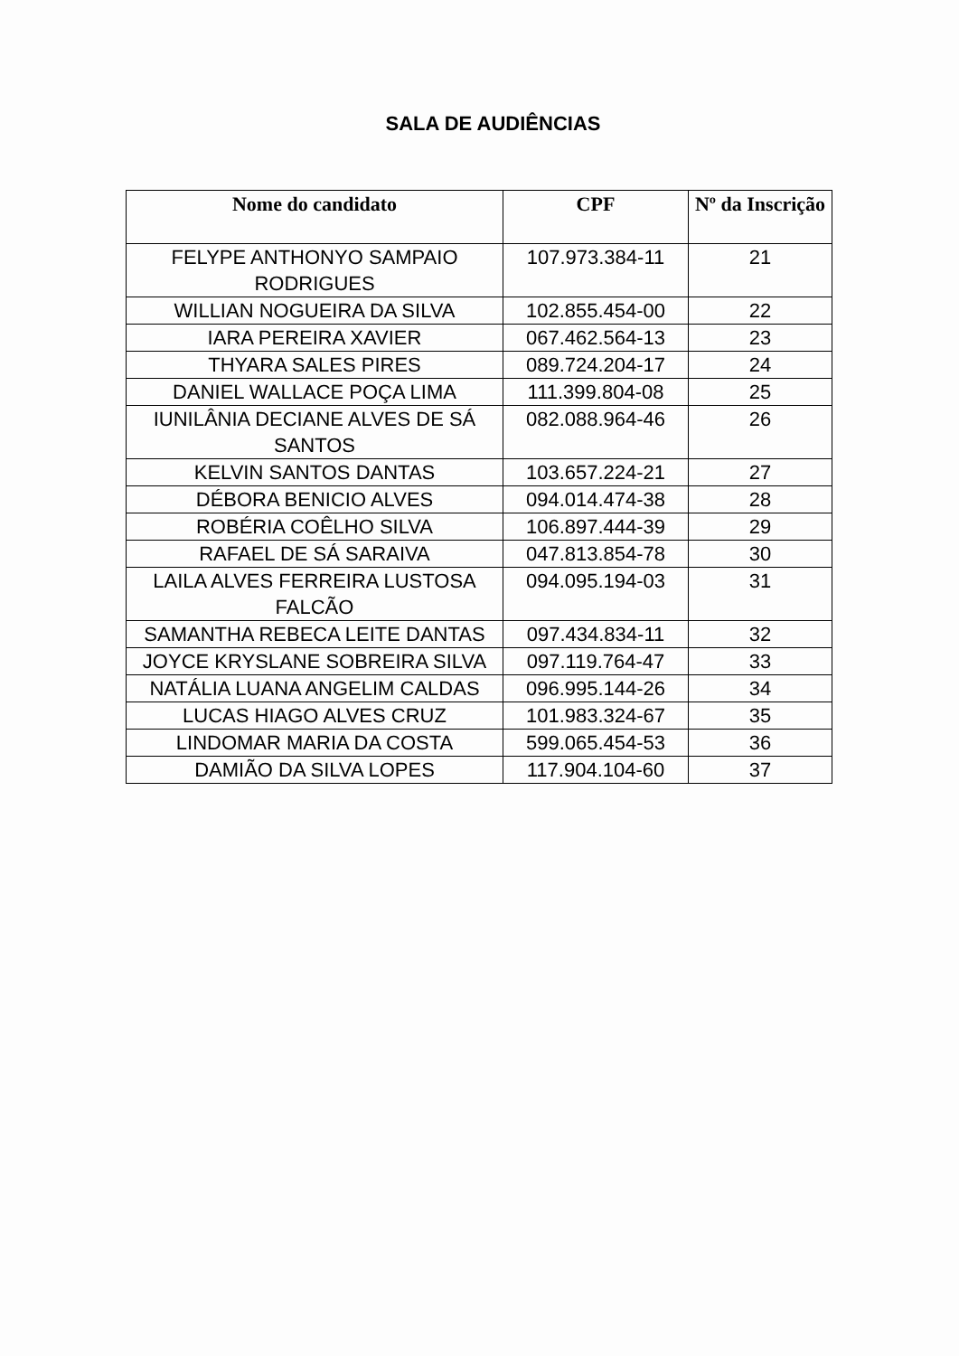SALA DE AUDIÊNCIAS
| Nome do candidato | CPF | Nº da Inscrição |
| --- | --- | --- |
| FELYPE ANTHONYO SAMPAIO RODRIGUES | 107.973.384-11 | 21 |
| WILLIAN NOGUEIRA DA SILVA | 102.855.454-00 | 22 |
| IARA PEREIRA XAVIER | 067.462.564-13 | 23 |
| THYARA SALES PIRES | 089.724.204-17 | 24 |
| DANIEL WALLACE POÇA LIMA | 111.399.804-08 | 25 |
| IUNILÂNIA DECIANE ALVES DE SÁ SANTOS | 082.088.964-46 | 26 |
| KELVIN SANTOS DANTAS | 103.657.224-21 | 27 |
| DÉBORA BENICIO ALVES | 094.014.474-38 | 28 |
| ROBÉRIA COÊLHO SILVA | 106.897.444-39 | 29 |
| RAFAEL DE SÁ SARAIVA | 047.813.854-78 | 30 |
| LAILA ALVES FERREIRA LUSTOSA FALCÃO | 094.095.194-03 | 31 |
| SAMANTHA REBECA LEITE DANTAS | 097.434.834-11 | 32 |
| JOYCE KRYSLANE SOBREIRA SILVA | 097.119.764-47 | 33 |
| NATÁLIA LUANA ANGELIM CALDAS | 096.995.144-26 | 34 |
| LUCAS HIAGO ALVES CRUZ | 101.983.324-67 | 35 |
| LINDOMAR MARIA DA COSTA | 599.065.454-53 | 36 |
| DAMIÃO DA SILVA LOPES | 117.904.104-60 | 37 |